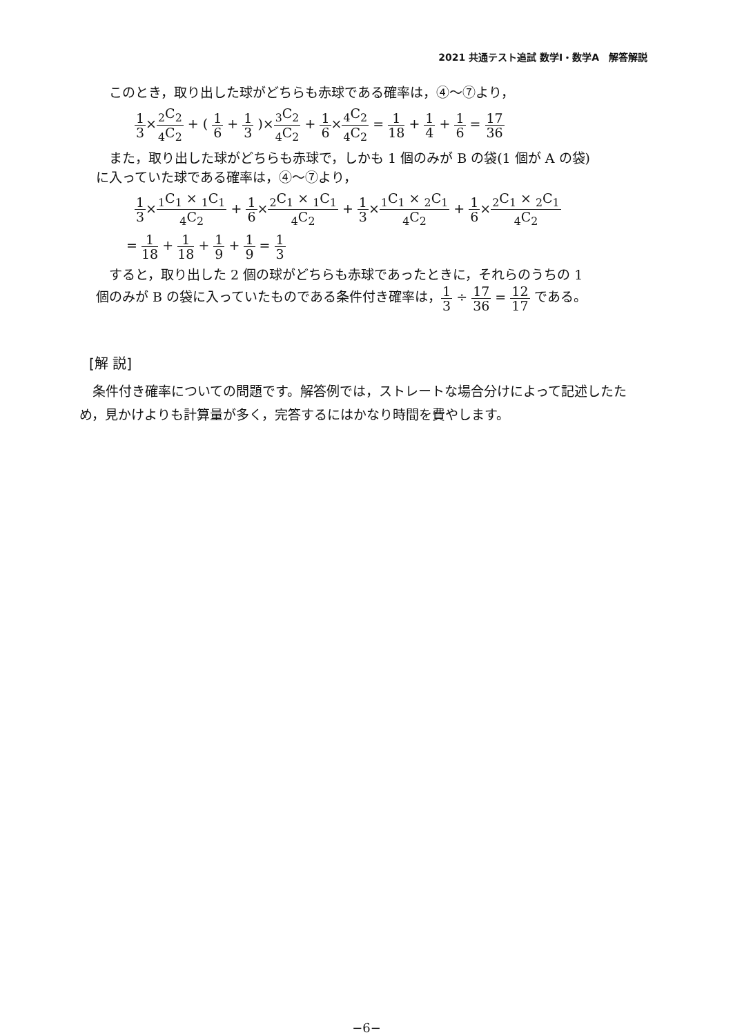2021 共通テスト追試 数学Ⅰ・数学A　解答解説
このとき，取り出した球がどちらも赤球である確率は，④〜⑦より，
1 3×<sub>2</sub>C<sub>2</sub><sub>4</sub>C<sub>2</sub> + ( 1 6 + 1 3 )×<sub>3</sub>C<sub>2</sub><sub>4</sub>C<sub>2</sub> + 1 6×<sub>4</sub>C<sub>2</sub><sub>4</sub>C<sub>2</sub> = 1 18 + 1 4 + 1 6 = 17 36
また，取り出した球がどちらも赤球で，しかも 1 個のみが B の袋(1 個が A の袋)
に入っていた球である確率は，④〜⑦より，
1 3×<sub>1</sub>C<sub>1</sub> × <sub>1</sub>C<sub>1</sub><sub>4</sub>C<sub>2</sub> + 1 6×<sub>2</sub>C<sub>1</sub> × <sub>1</sub>C<sub>1</sub><sub>4</sub>C<sub>2</sub> + 1 3×<sub>1</sub>C<sub>1</sub> × <sub>2</sub>C<sub>1</sub><sub>4</sub>C<sub>2</sub> + 1 6×<sub>2</sub>C<sub>1</sub> × <sub>2</sub>C<sub>1</sub><sub>4</sub>C<sub>2</sub>
= 1 18 + 1 18 + 1 9 + 1 9 = 1 3
すると，取り出した 2 個の球がどちらも赤球であったときに，それらのうちの 1
個のみが B の袋に入っていたものである条件付き確率は，1 3 ÷ 17 36 = 12 17 である。
[解 説]
条件付き確率についての問題です。解答例では，ストレートな場合分けによって記述したため，見かけよりも計算量が多く，完答するにはかなり時間を費やします。
−6−